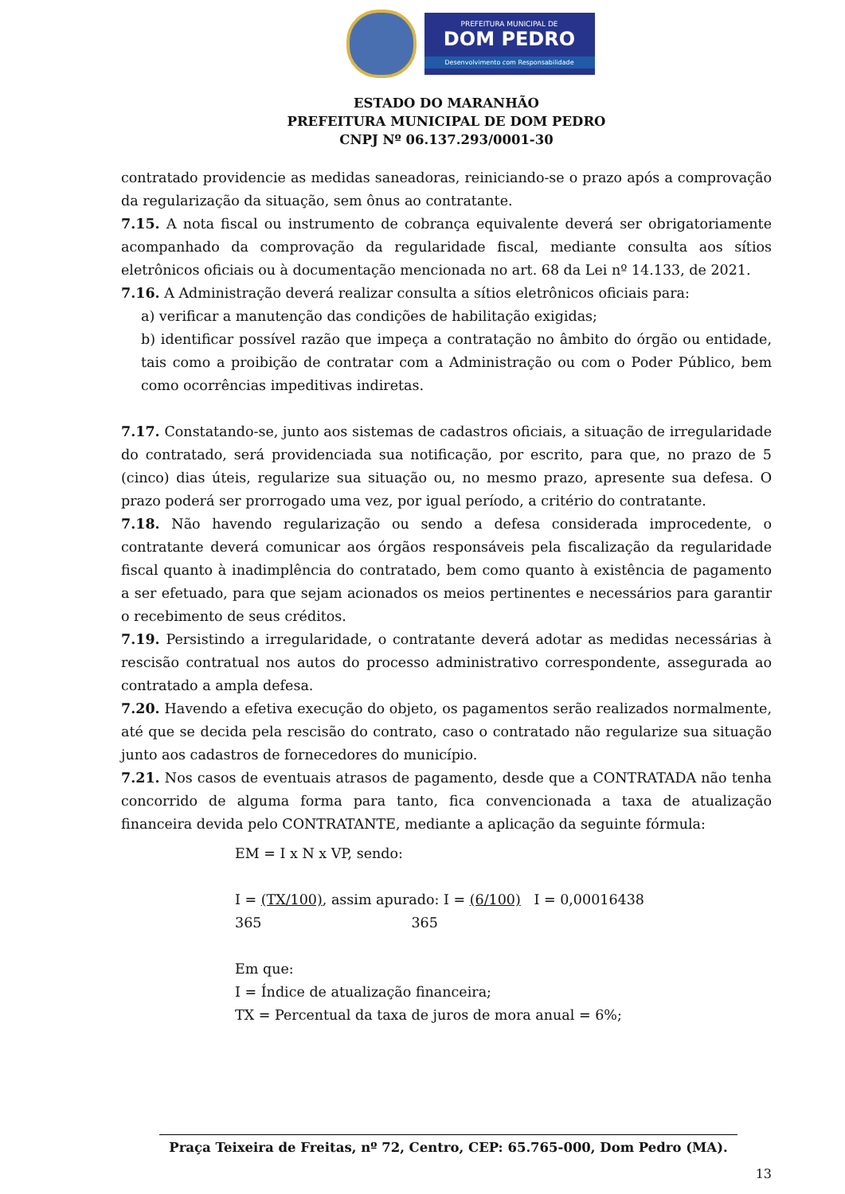PREFEITURA MUNICIPAL DE
DOM PEDRO
Desenvolvimento com Responsabilidade
ESTADO DO MARANHÃO
PREFEITURA MUNICIPAL DE DOM PEDRO
CNPJ Nº 06.137.293/0001-30
contratado providencie as medidas saneadoras, reiniciando-se o prazo após a comprovação da regularização da situação, sem ônus ao contratante.
7.15. A nota fiscal ou instrumento de cobrança equivalente deverá ser obrigatoriamente acompanhado da comprovação da regularidade fiscal, mediante consulta aos sítios eletrônicos oficiais ou à documentação mencionada no art. 68 da Lei nº 14.133, de 2021.
7.16. A Administração deverá realizar consulta a sítios eletrônicos oficiais para:
a) verificar a manutenção das condições de habilitação exigidas;
b) identificar possível razão que impeça a contratação no âmbito do órgão ou entidade, tais como a proibição de contratar com a Administração ou com o Poder Público, bem como ocorrências impeditivas indiretas.
7.17. Constatando-se, junto aos sistemas de cadastros oficiais, a situação de irregularidade do contratado, será providenciada sua notificação, por escrito, para que, no prazo de 5 (cinco) dias úteis, regularize sua situação ou, no mesmo prazo, apresente sua defesa. O prazo poderá ser prorrogado uma vez, por igual período, a critério do contratante.
7.18. Não havendo regularização ou sendo a defesa considerada improcedente, o contratante deverá comunicar aos órgãos responsáveis pela fiscalização da regularidade fiscal quanto à inadimplência do contratado, bem como quanto à existência de pagamento a ser efetuado, para que sejam acionados os meios pertinentes e necessários para garantir o recebimento de seus créditos.
7.19. Persistindo a irregularidade, o contratante deverá adotar as medidas necessárias à rescisão contratual nos autos do processo administrativo correspondente, assegurada ao contratado a ampla defesa.
7.20. Havendo a efetiva execução do objeto, os pagamentos serão realizados normalmente, até que se decida pela rescisão do contrato, caso o contratado não regularize sua situação junto aos cadastros de fornecedores do município.
7.21. Nos casos de eventuais atrasos de pagamento, desde que a CONTRATADA não tenha concorrido de alguma forma para tanto, fica convencionada a taxa de atualização financeira devida pelo CONTRATANTE, mediante a aplicação da seguinte fórmula:
EM = I x N x VP, sendo:
I = (TX/100), assim apurado: I = (6/100) I = 0,00016438
365 365
Em que:
I = Índice de atualização financeira;
TX = Percentual da taxa de juros de mora anual = 6%;
Praça Teixeira de Freitas, nº 72, Centro, CEP: 65.765-000, Dom Pedro (MA).
13